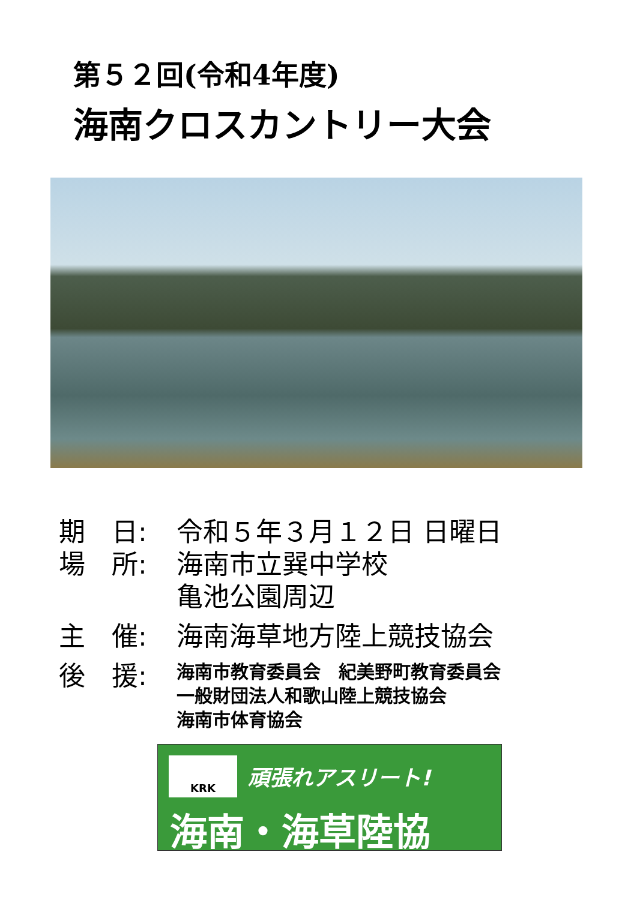第５２回(令和4年度)
海南クロスカントリー大会
期　日: 令和５年３月１２日 日曜日
場　所: 海南市立巽中学校
亀池公園周辺
主　催: 海南海草地方陸上競技協会
後　援:
海南市教育委員会　紀美野町教育委員会
一般財団法人和歌山陸上競技協会
海南市体育協会
KRK 頑張れアスリート!
海南・海草陸協